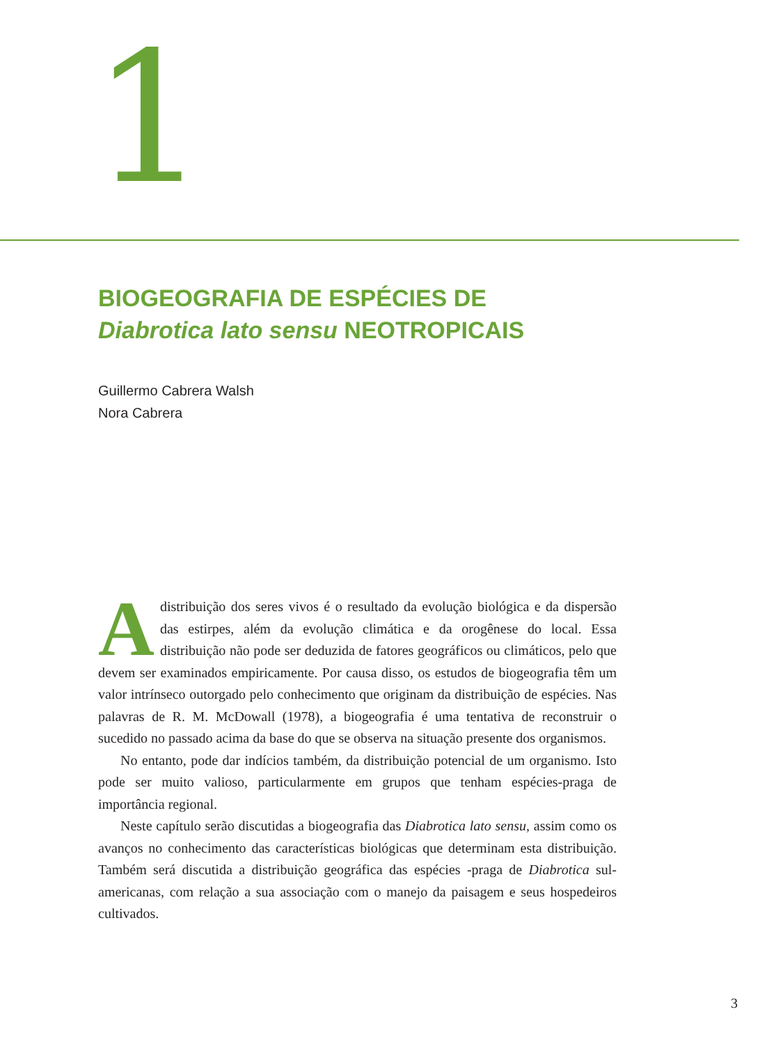1
BIOGEOGRAFIA DE ESPÉCIES DE
Diabrotica lato sensu NEOTROPICAIS
Guillermo Cabrera Walsh
Nora Cabrera
Adistribuição dos seres vivos é o resultado da evolução biológica e da dispersão das estirpes, além da evolução climática e da orogênese do local. Essa distribuição não pode ser deduzida de fatores geográficos ou climáticos, pelo que devem ser examinados empiricamente. Por causa disso, os estudos de biogeografia têm um valor intrínseco outorgado pelo conhecimento que originam da distribuição de espécies. Nas palavras de R. M. McDowall (1978), a biogeografia é uma tentativa de reconstruir o sucedido no passado acima da base do que se observa na situação presente dos organismos.
No entanto, pode dar indícios também, da distribuição potencial de um organismo. Isto pode ser muito valioso, particularmente em grupos que tenham espécies-praga de importância regional.
Neste capítulo serão discutidas a biogeografia das Diabrotica lato sensu, assim como os avanços no conhecimento das características biológicas que determinam esta distribuição. Também será discutida a distribuição geográfica das espécies -praga de Diabrotica sul-americanas, com relação a sua associação com o manejo da paisagem e seus hospedeiros cultivados.
3